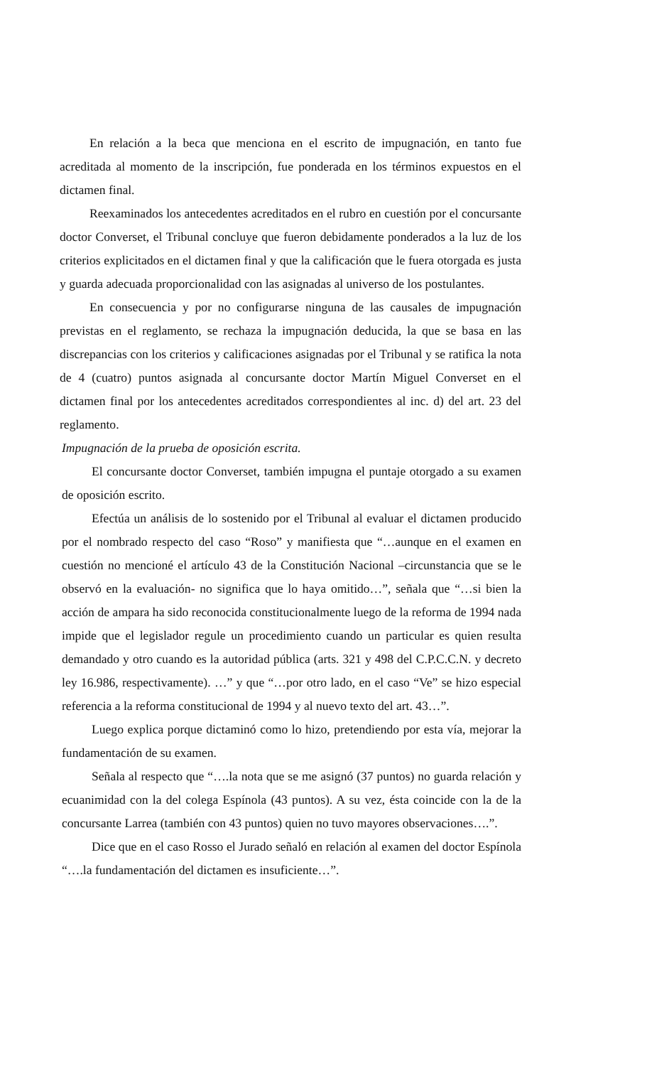En relación a la beca que menciona en el escrito de impugnación, en tanto fue acreditada al momento de la inscripción, fue ponderada en los términos expuestos en el dictamen final.
Reexaminados los antecedentes acreditados en el rubro en cuestión por el concursante doctor Converset, el Tribunal concluye que fueron debidamente ponderados a la luz de los criterios explicitados en el dictamen final y que la calificación que le fuera otorgada es justa y guarda adecuada proporcionalidad con las asignadas al universo de los postulantes.
En consecuencia y por no configurarse ninguna de las causales de impugnación previstas en el reglamento, se rechaza la impugnación deducida, la que se basa en las discrepancias con los criterios y calificaciones asignadas por el Tribunal y se ratifica la nota de 4 (cuatro) puntos asignada al concursante doctor Martín Miguel Converset en el dictamen final por los antecedentes acreditados correspondientes al inc. d) del art. 23 del reglamento.
Impugnación de la prueba de oposición escrita.
El concursante doctor Converset, también impugna el puntaje otorgado a su examen de oposición escrito.
Efectúa un análisis de lo sostenido por el Tribunal al evaluar el dictamen producido por el nombrado respecto del caso “Roso” y manifiesta que “…aunque en el examen en cuestión no mencioné el artículo 43 de la Constitución Nacional –circunstancia que se le observó en la evaluación- no significa que lo haya omitido…”, señala que “…si bien la acción de ampara ha sido reconocida constitucionalmente luego de la reforma de 1994 nada impide que el legislador regule un procedimiento cuando un particular es quien resulta demandado y otro cuando es la autoridad pública (arts. 321 y 498 del C.P.C.C.N. y decreto ley 16.986, respectivamente). …” y que “…por otro lado, en el caso “Ve” se hizo especial referencia a la reforma constitucional de 1994 y al nuevo texto del art. 43…”.
Luego explica porque dictaminó como lo hizo, pretendiendo por esta vía, mejorar la fundamentación de su examen.
Señala al respecto que “….la nota que se me asignó (37 puntos) no guarda relación y ecuanimidad con la del colega Espínola (43 puntos). A su vez, ésta coincide con la de la concursante Larrea (también con 43 puntos) quien no tuvo mayores observaciones….”.
Dice que en el caso Rosso el Jurado señaló en relación al examen del doctor Espínola “….la fundamentación del dictamen es insuficiente…”.